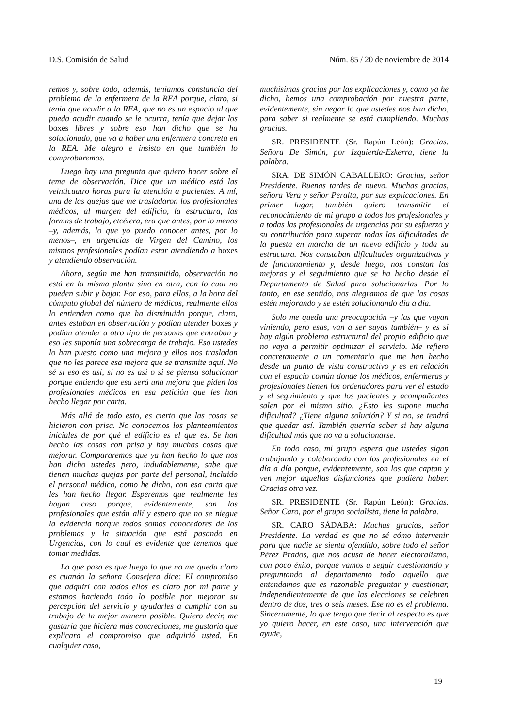D.S. Comisión de Salud Núm. 85 / 20 de noviembre de 2014
remos y, sobre todo, además, teníamos constancia del problema de la enfermera de la REA porque, claro, si tenía que acudir a la REA, que no es un espacio al que pueda acudir cuando se le ocurra, tenía que dejar los boxes libres y sobre eso han dicho que se ha solucionado, que va a haber una enfermera concreta en la REA. Me alegro e insisto en que también lo comprobaremos.
Luego hay una pregunta que quiero hacer sobre el tema de observación. Dice que un médico está las veinticuatro horas para la atención a pacientes. A mí, una de las quejas que me trasladaron los profesionales médicos, al margen del edificio, la estructura, las formas de trabajo, etcétera, era que antes, por lo menos –y, además, lo que yo puedo conocer antes, por lo menos–, en urgencias de Virgen del Camino, los mismos profesionales podían estar atendiendo a boxes y atendiendo observación.
Ahora, según me han transmitido, observación no está en la misma planta sino en otra, con lo cual no pueden subir y bajar. Por eso, para ellos, a la hora del cómputo global del número de médicos, realmente ellos lo entienden como que ha disminuido porque, claro, antes estaban en observación y podían atender boxes y podían atender a otro tipo de personas que entraban y eso les suponía una sobrecarga de trabajo. Eso ustedes lo han puesto como una mejora y ellos nos trasladan que no les parece esa mejora que se transmite aquí. No sé si eso es así, si no es así o si se piensa solucionar porque entiendo que esa será una mejora que piden los profesionales médicos en esa petición que les han hecho llegar por carta.
Más allá de todo esto, es cierto que las cosas se hicieron con prisa. No conocemos los planteamientos iniciales de por qué el edificio es el que es. Se han hecho las cosas con prisa y hay muchas cosas que mejorar. Compararemos que ya han hecho lo que nos han dicho ustedes pero, indudablemente, sabe que tienen muchas quejas por parte del personal, incluido el personal médico, como he dicho, con esa carta que les han hecho llegar. Esperemos que realmente les hagan caso porque, evidentemente, son los profesionales que están allí y espero que no se niegue la evidencia porque todos somos conocedores de los problemas y la situación que está pasando en Urgencias, con lo cual es evidente que tenemos que tomar medidas.
Lo que pasa es que luego lo que no me queda claro es cuando la señora Consejera dice: El compromiso que adquirí con todos ellos es claro por mi parte y estamos haciendo todo lo posible por mejorar su percepción del servicio y ayudarles a cumplir con su trabajo de la mejor manera posible. Quiero decir, me gustaría que hiciera más concreciones, me gustaría que explicara el compromiso que adquirió usted. En cualquier caso,
muchísimas gracias por las explicaciones y, como ya he dicho, hemos una comprobación por nuestra parte, evidentemente, sin negar lo que ustedes nos han dicho, para saber si realmente se está cumpliendo. Muchas gracias.
SR. PRESIDENTE (Sr. Rapún León): Gracias. Señora De Simón, por Izquierda-Ezkerra, tiene la palabra.
SRA. DE SIMÓN CABALLERO: Gracias, señor Presidente. Buenas tardes de nuevo. Muchas gracias, señora Vera y señor Peralta, por sus explicaciones. En primer lugar, también quiero transmitir el reconocimiento de mi grupo a todos los profesionales y a todas las profesionales de urgencias por su esfuerzo y su contribución para superar todas las dificultades de la puesta en marcha de un nuevo edificio y toda su estructura. Nos constaban dificultades organizativas y de funcionamiento y, desde luego, nos constan las mejoras y el seguimiento que se ha hecho desde el Departamento de Salud para solucionarlas. Por lo tanto, en ese sentido, nos alegramos de que las cosas estén mejorando y se estén solucionando día a día.
Solo me queda una preocupación –y las que vayan viniendo, pero esas, van a ser suyas también– y es si hay algún problema estructural del propio edificio que no vaya a permitir optimizar el servicio. Me refiero concretamente a un comentario que me han hecho desde un punto de vista constructivo y es en relación con el espacio común donde los médicos, enfermeras y profesionales tienen los ordenadores para ver el estado y el seguimiento y que los pacientes y acompañantes salen por el mismo sitio. ¿Esto les supone mucha dificultad? ¿Tiene alguna solución? Y si no, se tendrá que quedar así. También querría saber si hay alguna dificultad más que no va a solucionarse.
En todo caso, mi grupo espera que ustedes sigan trabajando y colaborando con los profesionales en el día a día porque, evidentemente, son los que captan y ven mejor aquellas disfunciones que pudiera haber. Gracias otra vez.
SR. PRESIDENTE (Sr. Rapún León): Gracias. Señor Caro, por el grupo socialista, tiene la palabra.
SR. CARO SÁDABA: Muchas gracias, señor Presidente. La verdad es que no sé cómo intervenir para que nadie se sienta ofendido, sobre todo el señor Pérez Prados, que nos acusa de hacer electoralismo, con poco éxito, porque vamos a seguir cuestionando y preguntando al departamento todo aquello que entendamos que es razonable preguntar y cuestionar, independientemente de que las elecciones se celebren dentro de dos, tres o seis meses. Ese no es el problema. Sinceramente, lo que tengo que decir al respecto es que yo quiero hacer, en este caso, una intervención que ayude,
19